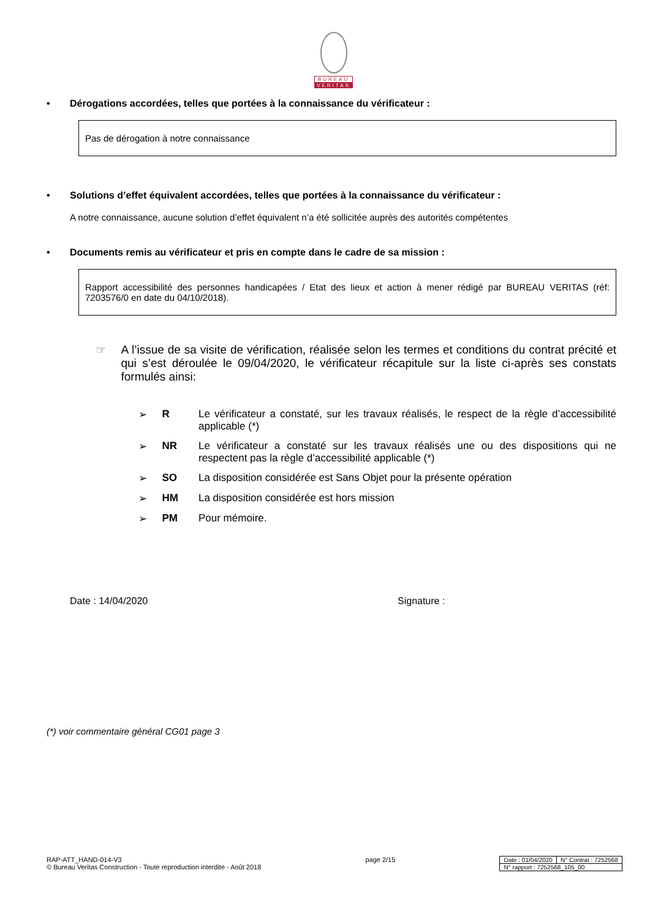BUREAU
VERITAS
• Dérogations accordées, telles que portées à la connaissance du vérificateur :
Pas de dérogation à notre connaissance
• Solutions d’effet équivalent accordées, telles que portées à la connaissance du vérificateur :
A notre connaissance, aucune solution d’effet équivalent n’a été sollicitée auprès des autorités compétentes
• Documents remis au vérificateur et pris en compte dans le cadre de sa mission :
Rapport accessibilité des personnes handicapées / Etat des lieux et action à mener rédigé par BUREAU VERITAS (réf: 7203576/0 en date du 04/10/2018).
☞ A l’issue de sa visite de vérification, réalisée selon les termes et conditions du contrat précité et qui s’est déroulée le 09/04/2020, le vérificateur récapitule sur la liste ci-après ses constats formulés ainsi:
➢ R Le vérificateur a constaté, sur les travaux réalisés, le respect de la règle d’accessibilité applicable (*)
➢ NR Le vérificateur a constaté sur les travaux réalisés une ou des dispositions qui ne respectent pas la règle d’accessibilité applicable (*)
➢ SO La disposition considérée est Sans Objet pour la présente opération
➢ HM La disposition considérée est hors mission
➢ PM Pour mémoire.
Date : 14/04/2020 Signature :
(*) voir commentaire général CG01 page 3
RAP-ATT_HAND-014-V3
© Bureau Veritas Construction - Toute reproduction interdite - Août 2018
page 2/15
| Date : 01/04/2020 | N° Contrat : 7252568 |
| N° rapport : 7252568_105_00 | |